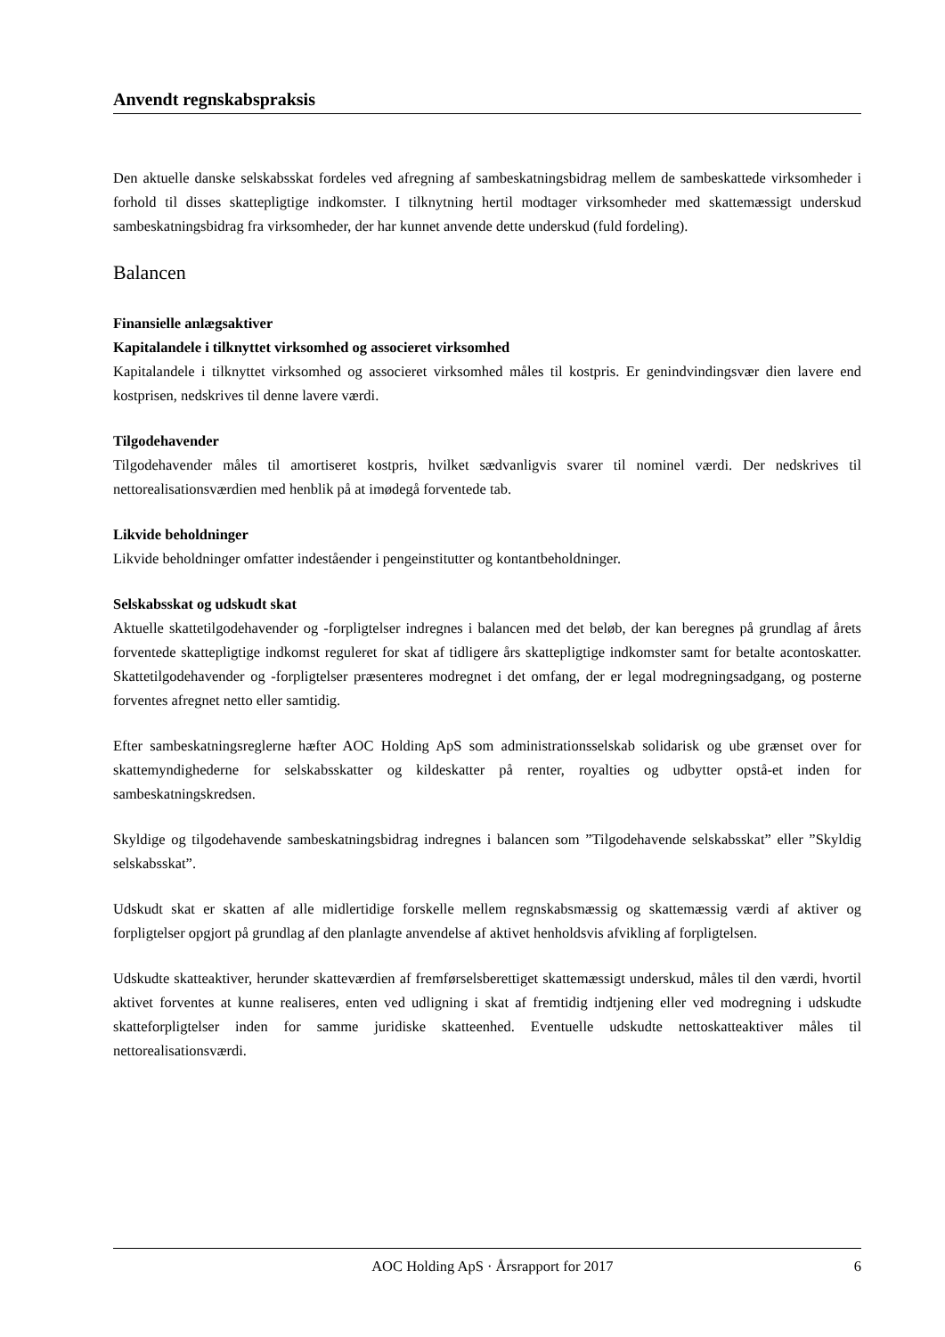Anvendt regnskabspraksis
Den aktuelle danske selskabsskat fordeles ved afregning af sambeskatningsbidrag mellem de sambeskattede virksomheder i forhold til disses skattepligtige indkomster. I tilknytning hertil modtager virksomheder med skattemæssigt underskud sambeskatningsbidrag fra virksomheder, der har kunnet anvende dette underskud (fuld fordeling).
Balancen
Finansielle anlægsaktiver
Kapitalandele i tilknyttet virksomhed og associeret virksomhed
Kapitalandele i tilknyttet virksomhed og associeret virksomhed måles til kostpris. Er genindvindingsvær dien lavere end kostprisen, nedskrives til denne lavere værdi.
Tilgodehavender
Tilgodehavender måles til amortiseret kostpris, hvilket sædvanligvis svarer til nominel værdi. Der nedskrives til nettorealisationsværdien med henblik på at imødegå forventede tab.
Likvide beholdninger
Likvide beholdninger omfatter indeståender i pengeinstitutter og kontantbeholdninger.
Selskabsskat og udskudt skat
Aktuelle skattetilgodehavender og -forpligtelser indregnes i balancen med det beløb, der kan beregnes på grundlag af årets forventede skattepligtige indkomst reguleret for skat af tidligere års skattepligtige indkomster samt for betalte acontoskatter. Skattetilgodehavender og -forpligtelser præsenteres modregnet i det omfang, der er legal modregningsadgang, og posterne forventes afregnet netto eller samtidig.
Efter sambeskatningsreglerne hæfter AOC Holding ApS som administrationsselskab solidarisk og ube grænset over for skattemyndighederne for selskabsskatter og kildeskatter på renter, royalties og udbytter opstå-et inden for sambeskatningskredsen.
Skyldige og tilgodehavende sambeskatningsbidrag indregnes i balancen som ”Tilgodehavende selskabsskat” eller ”Skyldig selskabsskat”.
Udskudt skat er skatten af alle midlertidige forskelle mellem regnskabsmæssig og skattemæssig værdi af aktiver og forpligtelser opgjort på grundlag af den planlagte anvendelse af aktivet henholdsvis afvikling af forpligtelsen.
Udskudte skatteaktiver, herunder skatteværdien af fremførselsberettiget skattemæssigt underskud, måles til den værdi, hvortil aktivet forventes at kunne realiseres, enten ved udligning i skat af fremtidig indtjening eller ved modregning i udskudte skatteforpligtelser inden for samme juridiske skatteenhed. Eventuelle udskudte nettoskatteaktiver måles til nettorealisationsværdi.
AOC Holding ApS · Årsrapport for 2017 6